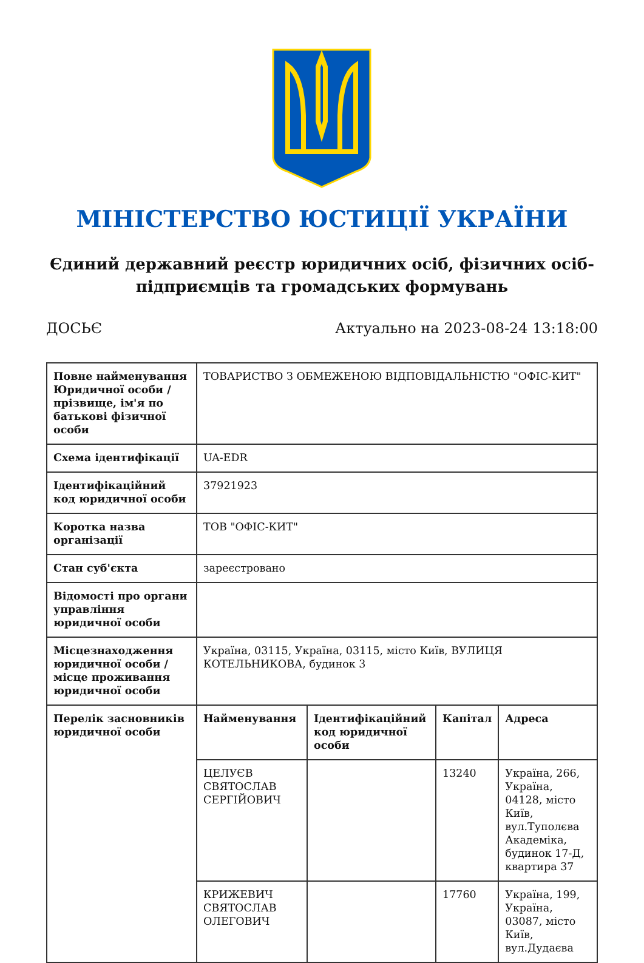МІНІСТЕРСТВО ЮСТИЦІЇ УКРАЇНИ
Єдиний державний реєстр юридичних осіб, фізичних осіб-підприємців та громадських формувань
ДОСЬЄ Актуально на 2023-08-24 13:18:00
| Повне найменування Юридичної особи / прізвище, ім'я по батькові фізичної особи | ТОВАРИСТВО З ОБМЕЖЕНОЮ ВІДПОВІДАЛЬНІСТЮ "ОФІС-КИТ" | | | |
| Схема ідентифікації | UA-EDR | | | |
| Ідентифікаційний код юридичної особи | 37921923 | | | |
| Коротка назва організації | ТОВ "ОФІС-КИТ" | | | |
| Стан суб'єкта | зареєстровано | | | |
| Відомості про органи управління юридичної особи | | | | |
| Місцезнаходження юридичної особи / місце проживання юридичної особи | Україна, 03115, Україна, 03115, місто Київ, ВУЛИЦЯ КОТЕЛЬНИКОВА, будинок 3 | | | |
| Перелік засновників юридичної особи | Найменування | Ідентифікаційний код юридичної особи | Капітал | Адреса |
| | ЦЕЛУЄВ СВЯТОСЛАВ СЕРГІЙОВИЧ | | 13240 | Україна, 266, Україна, 04128, місто Київ, вул.Туполєва Академіка, будинок 17-Д, квартира 37 |
| | КРИЖЕВИЧ СВЯТОСЛАВ ОЛЕГОВИЧ | | 17760 | Україна, 199, Україна, 03087, місто Київ, вул.Дудаєва |